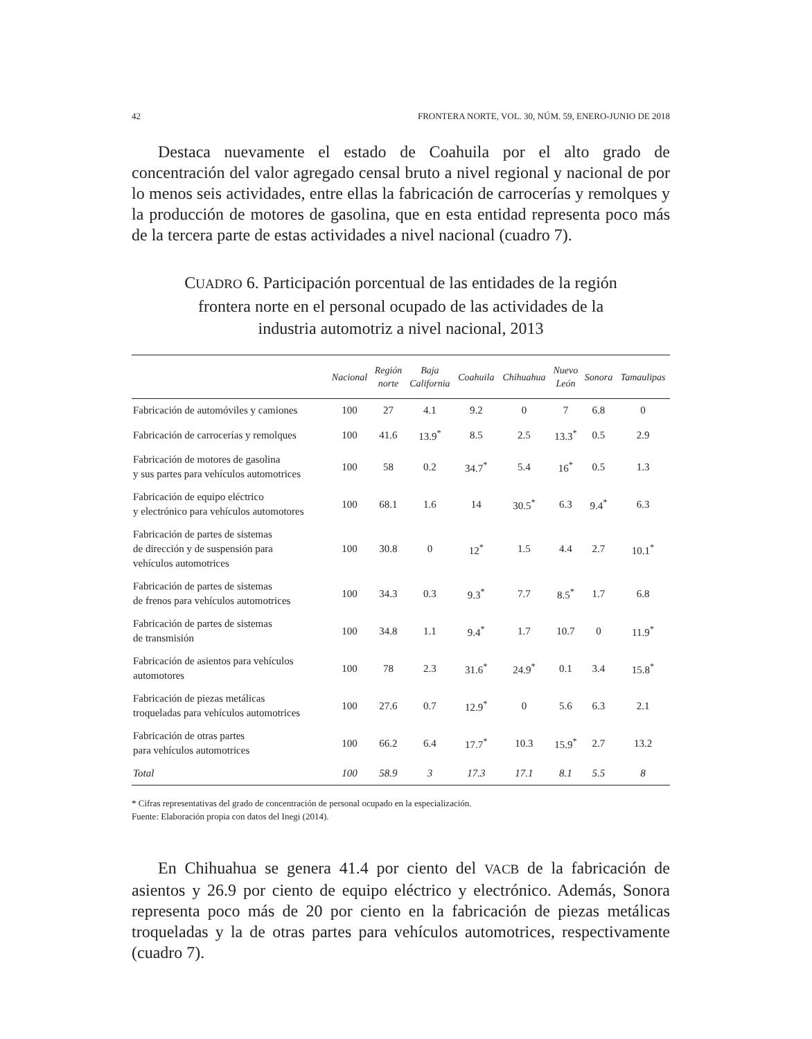42 FRONTERA NORTE, VOL. 30, NÚM. 59, ENERO-JUNIO DE 2018
Destaca nuevamente el estado de Coahuila por el alto grado de concentración del valor agregado censal bruto a nivel regional y nacional de por lo menos seis actividades, entre ellas la fabricación de carrocerías y remolques y la producción de motores de gasolina, que en esta entidad representa poco más de la tercera parte de estas actividades a nivel nacional (cuadro 7).
CUADRO 6. Participación porcentual de las entidades de la región frontera norte en el personal ocupado de las actividades de la industria automotriz a nivel nacional, 2013
| | Nacional | Región norte | Baja California | Coahuila | Chihuahua | Nuevo León | Sonora | Tamaulipas |
| --- | --- | --- | --- | --- | --- | --- | --- | --- |
| Fabricación de automóviles y camiones | 100 | 27 | 4.1 | 9.2 | 0 | 7 | 6.8 | 0 |
| Fabricación de carrocerías y remolques | 100 | 41.6 | 13.9<sup>*</sup> | 8.5 | 2.5 | 13.3<sup>*</sup> | 0.5 | 2.9 |
| Fabricación de motores de gasolina y sus partes para vehículos automotrices | 100 | 58 | 0.2 | 34.7<sup>*</sup> | 5.4 | 16<sup>*</sup> | 0.5 | 1.3 |
| Fabricación de equipo eléctrico y electrónico para vehículos automotores | 100 | 68.1 | 1.6 | 14 | 30.5<sup>*</sup> | 6.3 | 9.4<sup>*</sup> | 6.3 |
| Fabricación de partes de sistemas de dirección y de suspensión para vehículos automotrices | 100 | 30.8 | 0 | 12<sup>*</sup> | 1.5 | 4.4 | 2.7 | 10.1<sup>*</sup> |
| Fabricación de partes de sistemas de frenos para vehículos automotrices | 100 | 34.3 | 0.3 | 9.3<sup>*</sup> | 7.7 | 8.5<sup>*</sup> | 1.7 | 6.8 |
| Fabricación de partes de sistemas de transmisión | 100 | 34.8 | 1.1 | 9.4<sup>*</sup> | 1.7 | 10.7 | 0 | 11.9<sup>*</sup> |
| Fabricación de asientos para vehículos automotores | 100 | 78 | 2.3 | 31.6<sup>*</sup> | 24.9<sup>*</sup> | 0.1 | 3.4 | 15.8<sup>*</sup> |
| Fabricación de piezas metálicas troqueladas para vehículos automotrices | 100 | 27.6 | 0.7 | 12.9<sup>*</sup> | 0 | 5.6 | 6.3 | 2.1 |
| Fabricación de otras partes para vehículos automotrices | 100 | 66.2 | 6.4 | 17.7<sup>*</sup> | 10.3 | 15.9<sup>*</sup> | 2.7 | 13.2 |
| Total | 100 | 58.9 | 3 | 17.3 | 17.1 | 8.1 | 5.5 | 8 |
* Cifras representativas del grado de concentración de personal ocupado en la especialización.
Fuente: Elaboración propia con datos del Inegi (2014).
En Chihuahua se genera 41.4 por ciento del VACB de la fabricación de asientos y 26.9 por ciento de equipo eléctrico y electrónico. Además, Sonora representa poco más de 20 por ciento en la fabricación de piezas metálicas troqueladas y la de otras partes para vehículos automotrices, respectivamente (cuadro 7).